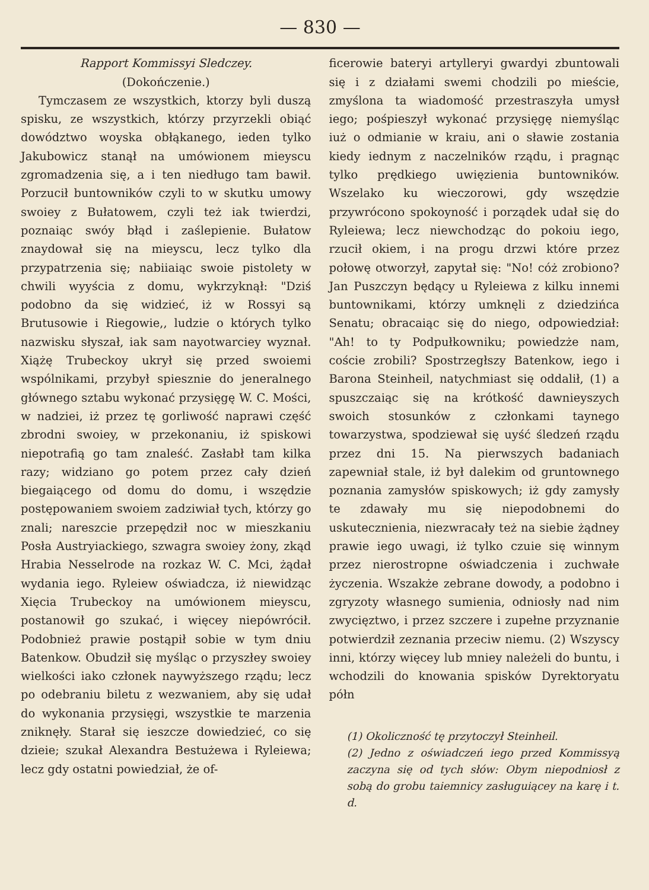— 830 —
Rapport Kommissyi Sledczey.
(Dokończenie.)
Tymczasem ze wszystkich, ktorzy byli duszą spisku, ze wszystkich, którzy przyrzekli obiąć dowództwo woyska obłąkanego, ieden tylko Jakubowicz stanął na umówionem mieyscu zgromadzenia się, a i ten niedługo tam bawił. Porzucił buntowników czyli to w skutku umowy swoiey z Bułatowem, czyli też iak twierdzi, poznaiąc swóy błąd i zaślepienie. Bułatow znaydował się na mieyscu, lecz tylko dla przypatrzenia się; nabiiaiąc swoie pistolety w chwili wyyścia z domu, wykrzyknął: "Dziś podobno da się widzieć, iż w Rossyi są Brutusowie i Riegowie,, ludzie o których tylko nazwisku słyszał, iak sam nayotwarciey wyznał. Xiążę Trubeckoy ukrył się przed swoiemi wspólnikami, przybył spiesznie do jeneralnego głównego sztabu wykonać przysięgę W. C. Mości, w nadziei, iż przez tę gorliwość naprawi część zbrodni swoiey, w przekonaniu, iż spiskowi niepotrafią go tam znaleść. Zasłabł tam kilka razy; widziano go potem przez cały dzień biegaiącego od domu do domu, i wszędzie postępowaniem swoiem zadziwiał tych, którzy go znali; nareszcie przepędził noc w mieszkaniu Posła Austryiackiego, szwagra swoiey żony, zkąd Hrabia Nesselrode na rozkaz W. C. Mci, żądał wydania iego. Ryleiew oświadcza, iż niewidząc Xięcia Trubeckoy na umówionem mieyscu, postanowił go szukać, i więcey niepówrócił. Podobnież prawie postąpił sobie w tym dniu Batenkow. Obudził się myśląc o przyszłey swoiey wielkości iako członek naywyższego rządu; lecz po odebraniu biletu z wezwaniem, aby się udał do wykonania przysięgi, wszystkie te marzenia zniknęły. Starał się ieszcze dowiedzieć, co się dzieie; szukał Alexandra Bestużewa i Ryleiewa; lecz gdy ostatni powiedział, że of-
ficerowie bateryi artylleryi gwardyi zbuntowali się i z działami swemi chodzili po mieście, zmyślona ta wiadomość przestraszyła umysł iego; pośpieszył wykonać przysięgę niemyśląc iuż o odmianie w kraiu, ani o sławie zostania kiedy iednym z naczelników rządu, i pragnąc tylko prędkiego uwięzienia buntowników. Wszelako ku wieczorowi, gdy wszędzie przywrócono spokoyność i porządek udał się do Ryleiewa; lecz niewchodząc do pokoiu iego, rzucił okiem, i na progu drzwi które przez połowę otworzył, zapytał się: "No! cóż zrobiono? Jan Puszczyn będący u Ryleiewa z kilku innemi buntownikami, którzy umknęli z dziedzińca Senatu; obracaiąc się do niego, odpowiedział: "Ah! to ty Podpułkowniku; powiedzże nam, coście zrobili? Spostrzegłszy Batenkow, iego i Barona Steinheil, natychmiast się oddalił, (1) a spuszczaiąc się na krótkość dawnieyszych swoich stosunków z członkami taynego towarzystwa, spodziewał się uyść śledzeń rządu przez dni 15. Na pierwszych badaniach zapewniał stale, iż był dalekim od gruntownego poznania zamysłów spiskowych; iż gdy zamysły te zdawały mu się niepodobnemi do uskutecznienia, niezwracały też na siebie żądney prawie iego uwagi, iż tylko czuie się winnym przez nierostropne oświadczenia i zuchwałe życzenia. Wszakże zebrane dowody, a podobno i zgryzoty własnego sumienia, odniosły nad nim zwycięztwo, i przez szczere i zupełne przyznanie potwierdził zeznania przeciw niemu. (2) Wszyscy inni, którzy więcey lub mniey należeli do buntu, i wchodzili do knowania spisków Dyrektoryatu półn
(1) Okoliczność tę przytoczył Steinheil.
(2) Jedno z oświadczeń iego przed Kommissyą zaczyna się od tych słów: Obym niepodniosł z sobą do grobu taiemnicy zasługuiącey na karę i t. d.